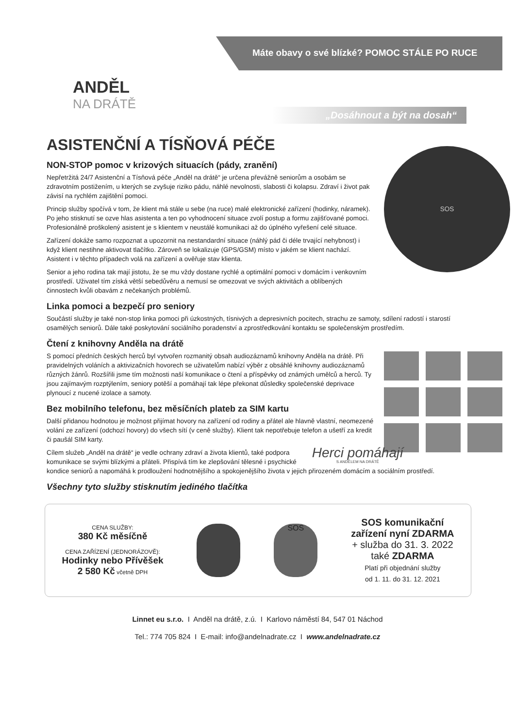Máte obavy o své blízké? POMOC STÁLE PO RUCE
ANDĚL
NA DRÁTĚ
„Dosáhnout a být na dosah“
ASISTENČNÍ A TÍSŇOVÁ PÉČE
SOS
NON-STOP pomoc v krizových situacích (pády, zranění)
Nepřetržitá 24/7 Asistenční a Tísňová péče „Anděl na drátě“ je určena převážně seniorům a osobám se zdravotním postižením, u kterých se zvyšuje riziko pádu, náhlé nevolnosti, slabosti či kolapsu. Zdraví i život pak závisí na rychlém zajištění pomoci.
Princip služby spočívá v tom, že klient má stále u sebe (na ruce) malé elektronické zařízení (hodinky, náramek). Po jeho stisknutí se ozve hlas asistenta a ten po vyhodnocení situace zvolí postup a formu zajišťované pomoci. Profesionálně proškolený asistent je s klientem v neustálé komunikaci až do úplného vyřešení celé situace.
Zařízení dokáže samo rozpoznat a upozornit na nestandardní situace (náhlý pád či déle trvající nehybnost) i když klient nestihne aktivovat tlačítko. Zároveň se lokalizuje (GPS/GSM) místo v jakém se klient nachází. Asistent i v těchto případech volá na zařízení a ověřuje stav klienta.
Senior a jeho rodina tak mají jistotu, že se mu vždy dostane rychlé a optimální pomoci v domácím i venkovním prostředí. Uživatel tím získá větší sebedůvěru a nemusí se omezovat ve svých aktivitách a oblíbených činnostech kvůli obavám z nečekaných problémů.
Linka pomoci a bezpečí pro seniory
Součástí služby je také non-stop linka pomoci při úzkostných, tísnivých a depresivních pocitech, strachu ze samoty, sdílení radostí i starostí osamělých seniorů. Dále také poskytování sociálního poradenství a zprostředkování kontaktu se společenským prostředím.
Čtení z knihovny Anděla na drátě
S pomocí předních českých herců byl vytvořen rozmanitý obsah audiozáznamů knihovny Anděla na drátě. Při pravidelných voláních a aktivizačních hovorech se uživatelům nabízí výběr z obsáhlé knihovny audiozáznamů různých žánrů. Rozšířili jsme tím možnosti naší komunikace o čtení a příspěvky od známých umělců a herců. Ty jsou zajímavým rozptýlením, seniory potěší a pomáhají tak lépe překonat důsledky společenské deprivace plynoucí z nucené izolace a samoty.
Bez mobilního telefonu, bez měsíčních plateb za SIM kartu
Další přidanou hodnotou je možnost přijímat hovory na zařízení od rodiny a přátel ale hlavně vlastní, neomezené volání ze zařízení (odchozí hovory) do všech sítí (v ceně služby). Klient tak nepotřebuje telefon a ušetří za kredit či paušál SIM karty.
Herci pomáhají
S ANDĚLEM NA DRÁTĚ
Cílem služeb „Anděl na drátě“ je vedle ochrany zdraví a života klientů, také podpora komunikace se svými blízkými a přáteli. Přispívá tím ke zlepšování tělesné i psychické kondice seniorů a napomáhá k prodloužení hodnotnějšího a spokojenějšího života v jejich přirozeném domácím a sociálním prostředí.
Všechny tyto služby stisknutím jediného tlačítka
CENA SLUŽBY:
380 Kč měsíčně
CENA ZAŘÍZENÍ (JEDNORÁZOVĚ):
Hodinky nebo Přívěšek
2 580 Kč včetně DPH
SOS
SOS komunikační
zařízení nyní ZDARMA
+ služba do 31. 3. 2022
také ZDARMA
Platí při objednání služby
od 1. 11. do 31. 12. 2021
Linnet eu s.r.o. I Anděl na drátě, z.ú. I Karlovo náměstí 84, 547 01 Náchod
Tel.: 774 705 824 I E-mail: info@andelnadrate.cz I www.andelnadrate.cz